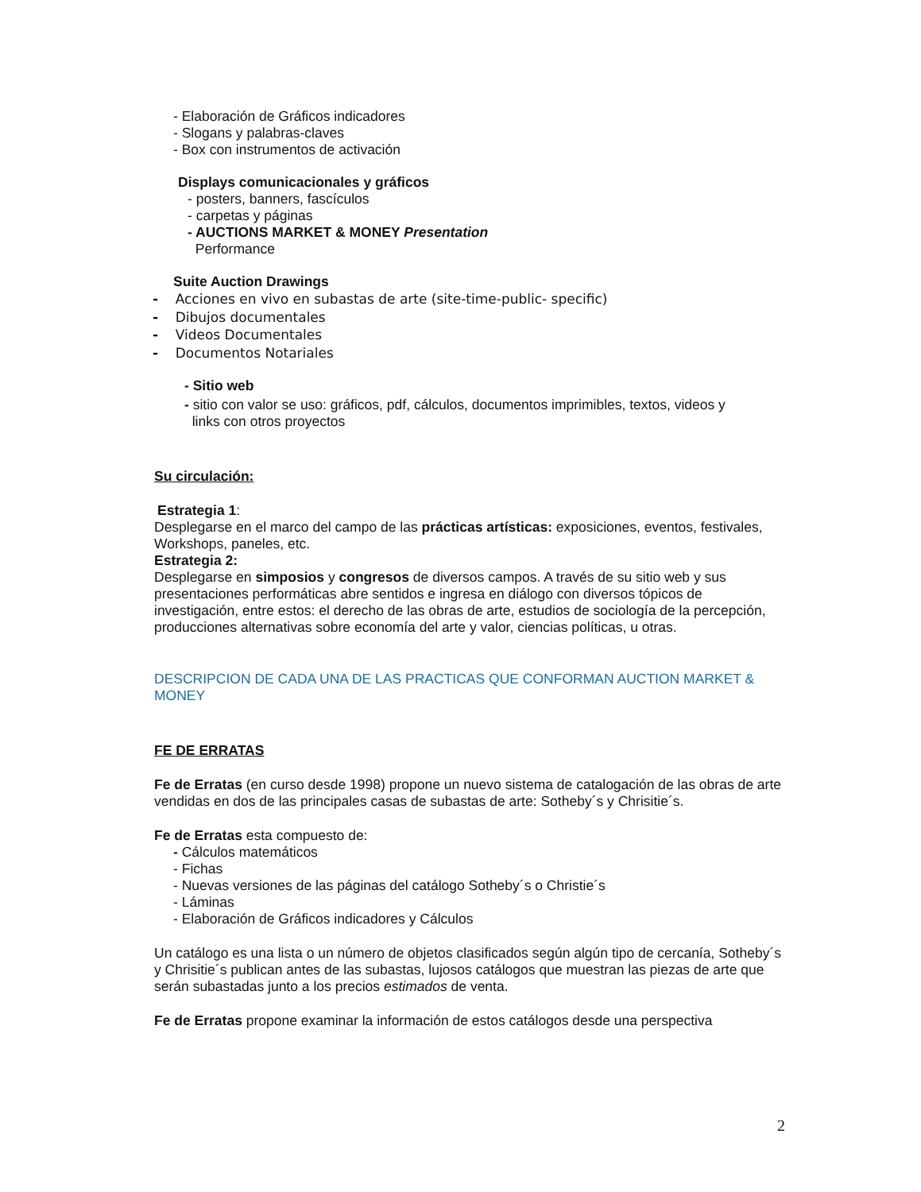- Elaboración de Gráficos indicadores
- Slogans y palabras-claves
- Box con instrumentos de activación
Displays comunicacionales y gráficos
- posters, banners, fascículos
- carpetas y páginas
- AUCTIONS MARKET & MONEY Presentation
Performance
Suite Auction Drawings
- Acciones en vivo en subastas de arte (site-time-public- specific)
- Dibujos documentales
- Videos Documentales
- Documentos Notariales
- Sitio web
- sitio con valor se uso: gráficos, pdf, cálculos, documentos imprimibles, textos, videos y
links con otros proyectos
Su circulación:
Estrategia 1:
Desplegarse en el marco del campo de las prácticas artísticas: exposiciones, eventos, festivales, Workshops, paneles, etc.
Estrategia 2:
Desplegarse en simposios y congresos de diversos campos. A través de su sitio web y sus presentaciones performáticas abre sentidos e ingresa en diálogo con diversos tópicos de investigación, entre estos: el derecho de las obras de arte, estudios de sociología de la percepción, producciones alternativas sobre economía del arte y valor, ciencias políticas, u otras.
DESCRIPCION DE CADA UNA DE LAS PRACTICAS QUE CONFORMAN AUCTION MARKET & MONEY
FE DE ERRATAS
Fe de Erratas (en curso desde 1998) propone un nuevo sistema de catalogación de las obras de arte vendidas en dos de las principales casas de subastas de arte: Sotheby´s y Chrisitie´s.
Fe de Erratas esta compuesto de:
- Cálculos matemáticos
- Fichas
- Nuevas versiones de las páginas del catálogo Sotheby´s o Christie´s
- Láminas
- Elaboración de Gráficos indicadores y Cálculos
Un catálogo es una lista o un número de objetos clasificados según algún tipo de cercanía, Sotheby´s y Chrisitie´s publican antes de las subastas, lujosos catálogos que muestran las piezas de arte que serán subastadas junto a los precios estimados de venta.
Fe de Erratas propone examinar la información de estos catálogos desde una perspectiva
2